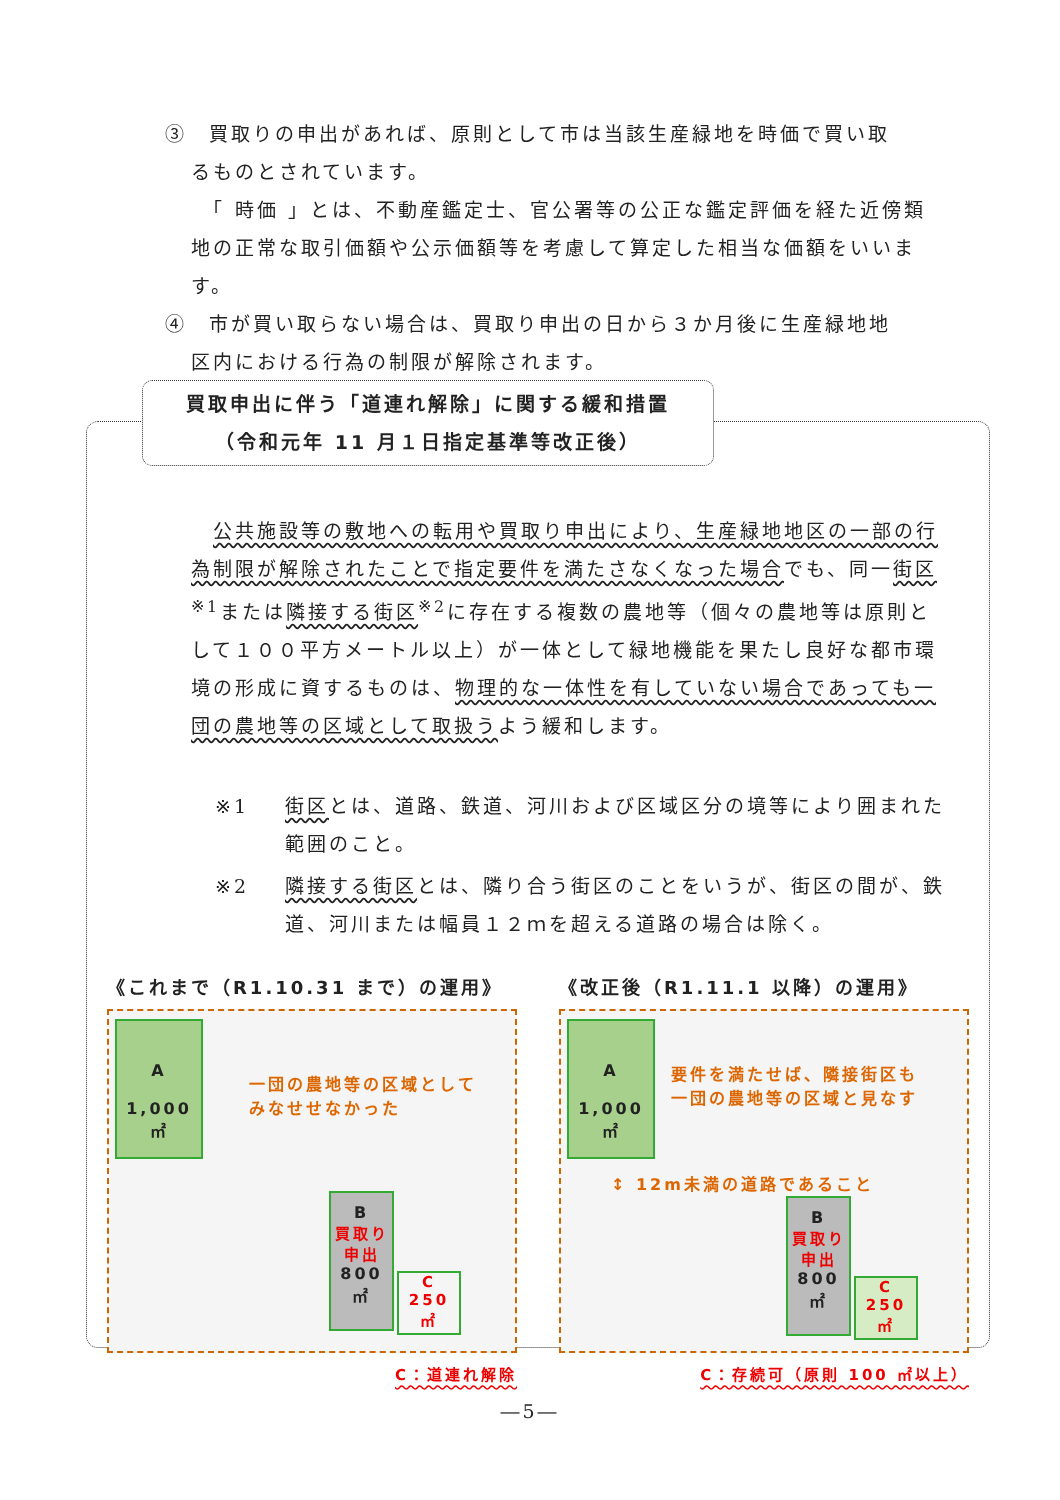③　買取りの申出があれば、原則として市は当該生産緑地を時価で買い取
るものとされています。
　「 時価 」とは、不動産鑑定士、官公署等の公正な鑑定評価を経た近傍類地の正常な取引価額や公示価額等を考慮して算定した相当な価額をいいます。
④　市が買い取らない場合は、買取り申出の日から３か月後に生産緑地地
区内における行為の制限が解除されます。
買取申出に伴う「道連れ解除」に関する緩和措置
（令和元年 11 月１日指定基準等改正後）
　公共施設等の敷地への転用や買取り申出により、生産緑地地区の一部の行為制限が解除されたことで指定要件を満たさなくなった場合でも、同一街区<sup>※1</sup>または隣接する街区<sup>※2</sup>に存在する複数の農地等（個々の農地等は原則として１００平方メートル以上）が一体として緑地機能を果たし良好な都市環境の形成に資するものは、物理的な一体性を有していない場合であっても一団の農地等の区域として取扱うよう緩和します。
※1 街区とは、道路、鉄道、河川および区域区分の境等により囲まれた範囲のこと。
※2 隣接する街区とは、隣り合う街区のことをいうが、街区の間が、鉄道、河川または幅員１２ｍを超える道路の場合は除く。
《これまで（R1.10.31 まで）の運用》
A
1,000 ㎡
一団の農地等の区域として
みなせせなかった
B
買取り
申出
800 ㎡
C
250 ㎡
C：道連れ解除
《改正後（R1.11.1 以降）の運用》
A
1,000 ㎡
要件を満たせば、隣接街区も
一団の農地等の区域と見なす
↕ 12m未満の道路であること
B
買取り
申出
800 ㎡
C
250 ㎡
C：存続可（原則 100 ㎡以上）
―5―